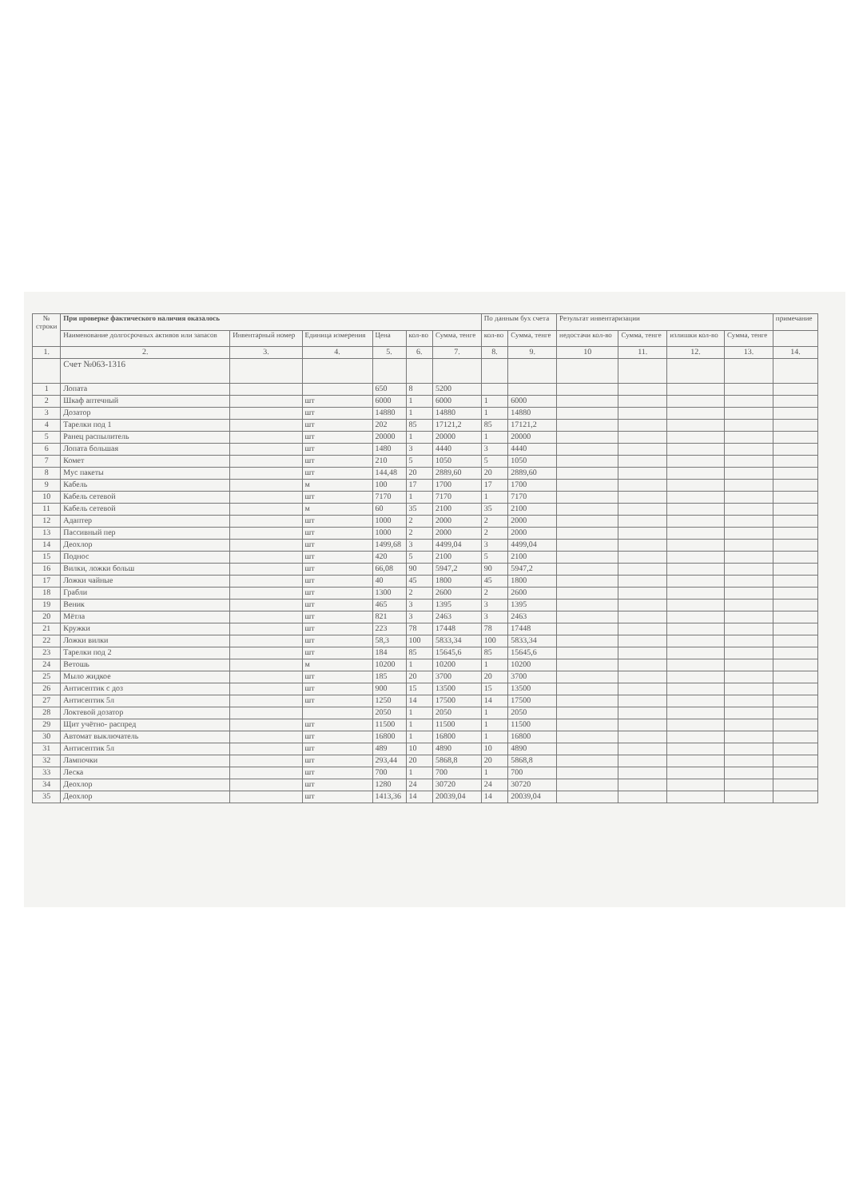| № строки | При проверке фактического наличия оказалось | | | | | | По данным бух счета | | Результат инвентаризации | | | | примечание |
| --- | --- | --- | --- | --- | --- | --- | --- | --- | --- | --- | --- | --- | --- |
| | Наименование долгосрочных активов или запасов | Инвентарный номер | Единица измерения | Цена | кол-во | Сумма, тенге | кол-во | Сумма, тенге | недостачи кол-во | Сумма, тенге | излишки кол-во | Сумма, тенге | |
| 1. | 2. | 3. | 4. | 5. | 6. | 7. | 8. | 9. | 10 | 11. | 12. | 13. | 14. |
| | Счет №063-1316 | | | | | | | | | | | | |
| 1 | Лопата | | | 650 | 8 | 5200 | | | | | | | |
| 2 | Шкаф аптечный | | шт | 6000 | 1 | 6000 | 1 | 6000 | | | | | |
| 3 | Дозатор | | шт | 14880 | 1 | 14880 | 1 | 14880 | | | | | |
| 4 | Тарелки под 1 | | шт | 202 | 85 | 17121,2 | 85 | 17121,2 | | | | | |
| 5 | Ранец распылитель | | шт | 20000 | 1 | 20000 | 1 | 20000 | | | | | |
| 6 | Лопата большая | | шт | 1480 | 3 | 4440 | 3 | 4440 | | | | | |
| 7 | Комет | | шт | 210 | 5 | 1050 | 5 | 1050 | | | | | |
| 8 | Мус пакеты | | шт | 144,48 | 20 | 2889,60 | 20 | 2889,60 | | | | | |
| 9 | Кабель | | м | 100 | 17 | 1700 | 17 | 1700 | | | | | |
| 10 | Кабель сетевой | | шт | 7170 | 1 | 7170 | 1 | 7170 | | | | | |
| 11 | Кабель сетевой | | м | 60 | 35 | 2100 | 35 | 2100 | | | | | |
| 12 | Адаптер | | шт | 1000 | 2 | 2000 | 2 | 2000 | | | | | |
| 13 | Пассивный пер | | шт | 1000 | 2 | 2000 | 2 | 2000 | | | | | |
| 14 | Деохлор | | шт | 1499,68 | 3 | 4499,04 | 3 | 4499,04 | | | | | |
| 15 | Поднос | | шт | 420 | 5 | 2100 | 5 | 2100 | | | | | |
| 16 | Вилки, ложки больш | | шт | 66,08 | 90 | 5947,2 | 90 | 5947,2 | | | | | |
| 17 | Ложки чайные | | шт | 40 | 45 | 1800 | 45 | 1800 | | | | | |
| 18 | Грабли | | шт | 1300 | 2 | 2600 | 2 | 2600 | | | | | |
| 19 | Веник | | шт | 465 | 3 | 1395 | 3 | 1395 | | | | | |
| 20 | Мётла | | шт | 821 | 3 | 2463 | 3 | 2463 | | | | | |
| 21 | Кружки | | шт | 223 | 78 | 17448 | 78 | 17448 | | | | | |
| 22 | Ложки вилки | | шт | 58,3 | 100 | 5833,34 | 100 | 5833,34 | | | | | |
| 23 | Тарелки под 2 | | шт | 184 | 85 | 15645,6 | 85 | 15645,6 | | | | | |
| 24 | Ветошь | | м | 10200 | 1 | 10200 | 1 | 10200 | | | | | |
| 25 | Мыло жидкое | | шт | 185 | 20 | 3700 | 20 | 3700 | | | | | |
| 26 | Антисептик с доз | | шт | 900 | 15 | 13500 | 15 | 13500 | | | | | |
| 27 | Антисептик 5л | | шт | 1250 | 14 | 17500 | 14 | 17500 | | | | | |
| 28 | Локтевой дозатор | | | 2050 | 1 | 2050 | 1 | 2050 | | | | | |
| 29 | Щит учётно- распред | | шт | 11500 | 1 | 11500 | 1 | 11500 | | | | | |
| 30 | Автомат выключатель | | шт | 16800 | 1 | 16800 | 1 | 16800 | | | | | |
| 31 | Антисептик 5л | | шт | 489 | 10 | 4890 | 10 | 4890 | | | | | |
| 32 | Лампочки | | шт | 293,44 | 20 | 5868,8 | 20 | 5868,8 | | | | | |
| 33 | Леска | | шт | 700 | 1 | 700 | 1 | 700 | | | | | |
| 34 | Деохлор | | шт | 1280 | 24 | 30720 | 24 | 30720 | | | | | |
| 35 | Деохлор | | шт | 1413,36 | 14 | 20039,04 | 14 | 20039,04 | | | | | |